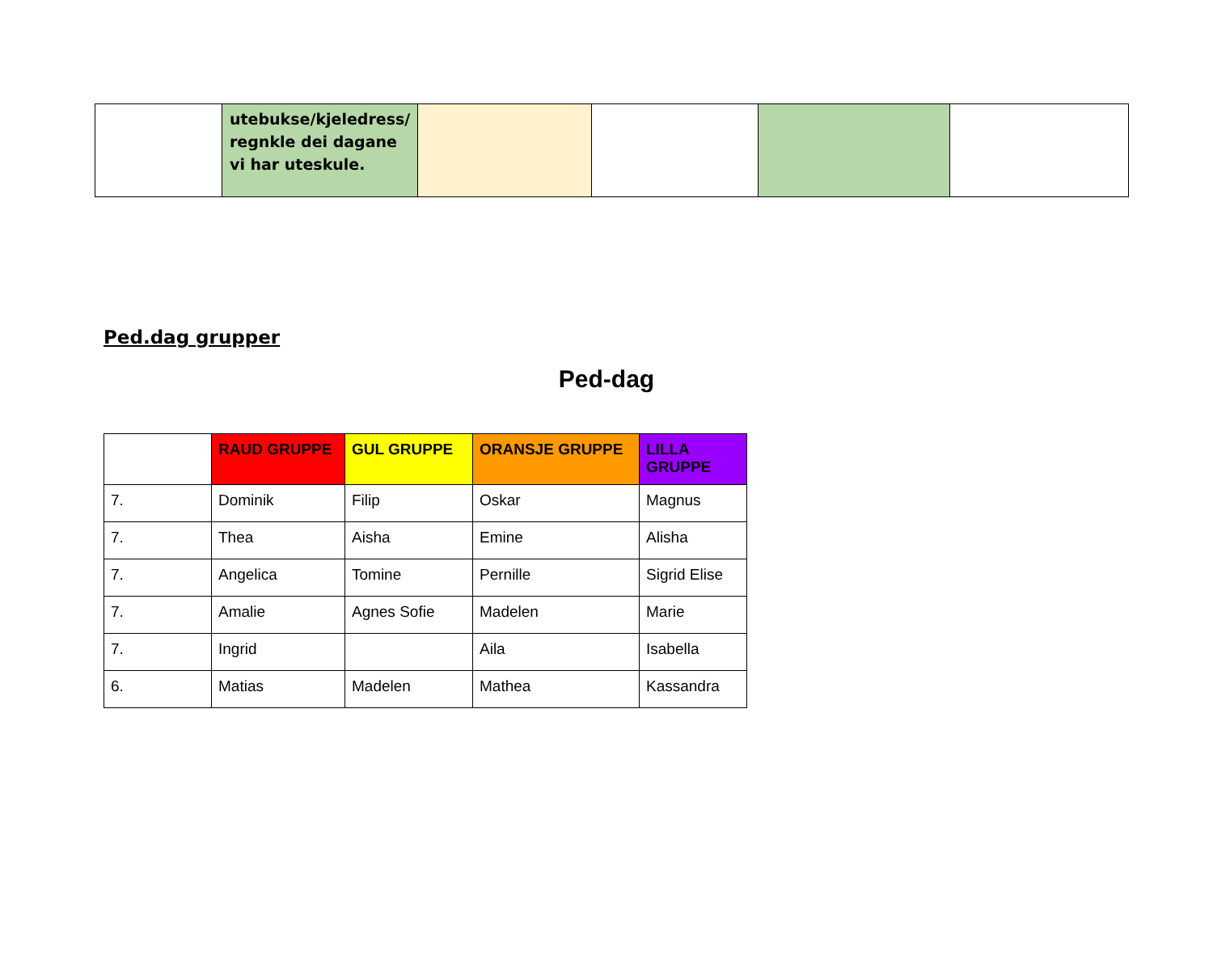| | utebukse/kjeledress/ regnkle dei dagane vi har uteskule. | | | | |
Ped.dag grupper
Ped-dag
| | RAUD GRUPPE | GUL GRUPPE | ORANSJE GRUPPE | LILLA GRUPPE |
| --- | --- | --- | --- | --- |
| 7. | Dominik | Filip | Oskar | Magnus |
| 7. | Thea | Aisha | Emine | Alisha |
| 7. | Angelica | Tomine | Pernille | Sigrid Elise |
| 7. | Amalie | Agnes Sofie | Madelen | Marie |
| 7. | Ingrid | | Aila | Isabella |
| 6. | Matias | Madelen | Mathea | Kassandra |